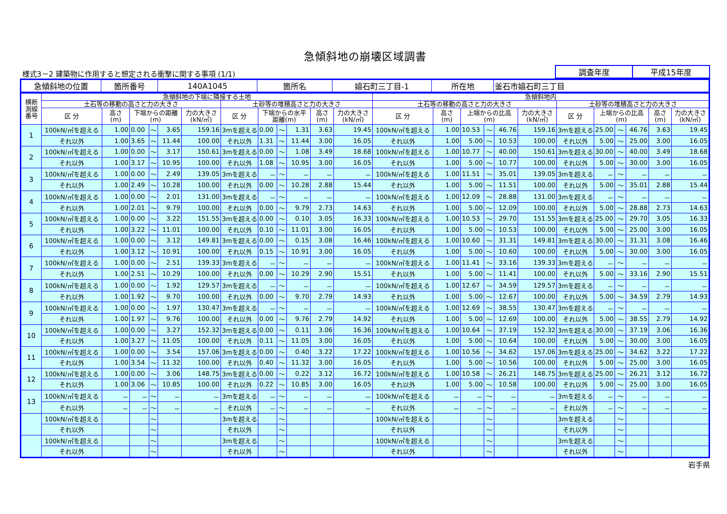急傾斜地の崩壊区域調書
様式3－2 建築物に作用すると想定される衝撃に関する事項 (1/1)
| 調査年度 | 平成15年度 |
| 急傾斜地の位置 | 箇所番号 | 140A1045 | 箇所名 | 嬉石町三丁目-1 | 所在地 | 釜石市嬉石町三丁目 |
| 横断 測線 番号 | 急傾斜地の下端に隣接する土地 | | | | | | | | | | | | 急傾斜地内 | | | | | | | | | | | |
| --- | --- | --- | --- | --- | --- | --- | --- | --- | --- | --- | --- | --- | --- | --- | --- | --- | --- | --- | --- | --- | --- | --- | --- | --- |
| | 土石等の移動の高さと力の大きさ | | | | | | 土砂等の堆積高さと力の大きさ | | | | | | 土石等の移動の高さと力の大きさ | | | | | | 土砂等の堆積高さと力の大きさ | | | | | |
| | 区 分 | 高さ (m) | 下端からの距離 (m) | | | 力の大きさ (kN/㎡) | 区 分 | 下端からの水平 距離(m) | | | 高さ (m) | 力の大きさ (kN/㎡) | 区 分 | 高さ (m) | 上端からの比高 (m) | | | 力の大きさ (kN/㎡) | 区 分 | 上端からの比高 (m) | | | 高さ (m) | 力の大きさ (kN/㎡) |
| 1 | 100kN/㎡を超える | 1.00 | 0.00 | ～ | 3.65 | 159.16 | 3mを超える | 0.00 | ～ | 1.31 | 3.63 | 19.45 | 100kN/㎡を超える | 1.00 | 10.53 | ～ | 46.76 | 159.16 | 3mを超える | 25.00 | ～ | 46.76 | 3.63 | 19.45 |
| | それ以外 | 1.00 | 3.65 | ～ | 11.44 | 100.00 | それ以外 | 1.31 | ～ | 11.44 | 3.00 | 16.05 | それ以外 | 1.00 | 5.00 | ～ | 10.53 | 100.00 | それ以外 | 5.00 | ～ | 25.00 | 3.00 | 16.05 |
| 2 | 100kN/㎡を超える | 1.00 | 0.00 | ～ | 3.17 | 150.61 | 3mを超える | 0.00 | ～ | 1.08 | 3.49 | 18.68 | 100kN/㎡を超える | 1.00 | 10.77 | ～ | 40.00 | 150.61 | 3mを超える | 30.00 | ～ | 40.00 | 3.49 | 18.68 |
| | それ以外 | 1.00 | 3.17 | ～ | 10.95 | 100.00 | それ以外 | 1.08 | ～ | 10.95 | 3.00 | 16.05 | それ以外 | 1.00 | 5.00 | ～ | 10.77 | 100.00 | それ以外 | 5.00 | ～ | 30.00 | 3.00 | 16.05 |
| 3 | 100kN/㎡を超える | 1.00 | 0.00 | ～ | 2.49 | 139.05 | 3mを超える | － | ～ | － | － | － | 100kN/㎡を超える | 1.00 | 11.51 | ～ | 35.01 | 139.05 | 3mを超える | － | ～ | － | － | － |
| | それ以外 | 1.00 | 2.49 | ～ | 10.28 | 100.00 | それ以外 | 0.00 | ～ | 10.28 | 2.88 | 15.44 | それ以外 | 1.00 | 5.00 | ～ | 11.51 | 100.00 | それ以外 | 5.00 | ～ | 35.01 | 2.88 | 15.44 |
| 4 | 100kN/㎡を超える | 1.00 | 0.00 | ～ | 2.01 | 131.00 | 3mを超える | － | ～ | － | － | － | 100kN/㎡を超える | 1.00 | 12.09 | ～ | 28.88 | 131.00 | 3mを超える | － | ～ | － | － | － |
| | それ以外 | 1.00 | 2.01 | ～ | 9.79 | 100.00 | それ以外 | 0.00 | ～ | 9.79 | 2.73 | 14.63 | それ以外 | 1.00 | 5.00 | ～ | 12.09 | 100.00 | それ以外 | 5.00 | ～ | 28.88 | 2.73 | 14.63 |
| 5 | 100kN/㎡を超える | 1.00 | 0.00 | ～ | 3.22 | 151.55 | 3mを超える | 0.00 | ～ | 0.10 | 3.05 | 16.33 | 100kN/㎡を超える | 1.00 | 10.53 | ～ | 29.70 | 151.55 | 3mを超える | 25.00 | ～ | 29.70 | 3.05 | 16.33 |
| | それ以外 | 1.00 | 3.22 | ～ | 11.01 | 100.00 | それ以外 | 0.10 | ～ | 11.01 | 3.00 | 16.05 | それ以外 | 1.00 | 5.00 | ～ | 10.53 | 100.00 | それ以外 | 5.00 | ～ | 25.00 | 3.00 | 16.05 |
| 6 | 100kN/㎡を超える | 1.00 | 0.00 | ～ | 3.12 | 149.81 | 3mを超える | 0.00 | ～ | 0.15 | 3.08 | 16.46 | 100kN/㎡を超える | 1.00 | 10.60 | ～ | 31.31 | 149.81 | 3mを超える | 30.00 | ～ | 31.31 | 3.08 | 16.46 |
| | それ以外 | 1.00 | 3.12 | ～ | 10.91 | 100.00 | それ以外 | 0.15 | ～ | 10.91 | 3.00 | 16.05 | それ以外 | 1.00 | 5.00 | ～ | 10.60 | 100.00 | それ以外 | 5.00 | ～ | 30.00 | 3.00 | 16.05 |
| 7 | 100kN/㎡を超える | 1.00 | 0.00 | ～ | 2.51 | 139.33 | 3mを超える | － | ～ | － | － | － | 100kN/㎡を超える | 1.00 | 11.41 | ～ | 33.16 | 139.33 | 3mを超える | － | ～ | － | － | － |
| | それ以外 | 1.00 | 2.51 | ～ | 10.29 | 100.00 | それ以外 | 0.00 | ～ | 10.29 | 2.90 | 15.51 | それ以外 | 1.00 | 5.00 | ～ | 11.41 | 100.00 | それ以外 | 5.00 | ～ | 33.16 | 2.90 | 15.51 |
| 8 | 100kN/㎡を超える | 1.00 | 0.00 | ～ | 1.92 | 129.57 | 3mを超える | － | ～ | － | － | － | 100kN/㎡を超える | 1.00 | 12.67 | ～ | 34.59 | 129.57 | 3mを超える | － | ～ | － | － | － |
| | それ以外 | 1.00 | 1.92 | ～ | 9.70 | 100.00 | それ以外 | 0.00 | ～ | 9.70 | 2.79 | 14.93 | それ以外 | 1.00 | 5.00 | ～ | 12.67 | 100.00 | それ以外 | 5.00 | ～ | 34.59 | 2.79 | 14.93 |
| 9 | 100kN/㎡を超える | 1.00 | 0.00 | ～ | 1.97 | 130.47 | 3mを超える | － | ～ | － | － | － | 100kN/㎡を超える | 1.00 | 12.69 | ～ | 38.55 | 130.47 | 3mを超える | － | ～ | － | － | － |
| | それ以外 | 1.00 | 1.97 | ～ | 9.76 | 100.00 | それ以外 | 0.00 | ～ | 9.76 | 2.79 | 14.92 | それ以外 | 1.00 | 5.00 | ～ | 12.69 | 100.00 | それ以外 | 5.00 | ～ | 38.55 | 2.79 | 14.92 |
| 10 | 100kN/㎡を超える | 1.00 | 0.00 | ～ | 3.27 | 152.32 | 3mを超える | 0.00 | ～ | 0.11 | 3.06 | 16.36 | 100kN/㎡を超える | 1.00 | 10.64 | ～ | 37.19 | 152.32 | 3mを超える | 30.00 | ～ | 37.19 | 3.06 | 16.36 |
| | それ以外 | 1.00 | 3.27 | ～ | 11.05 | 100.00 | それ以外 | 0.11 | ～ | 11.05 | 3.00 | 16.05 | それ以外 | 1.00 | 5.00 | ～ | 10.64 | 100.00 | それ以外 | 5.00 | ～ | 30.00 | 3.00 | 16.05 |
| 11 | 100kN/㎡を超える | 1.00 | 0.00 | ～ | 3.54 | 157.06 | 3mを超える | 0.00 | ～ | 0.40 | 3.22 | 17.22 | 100kN/㎡を超える | 1.00 | 10.56 | ～ | 34.62 | 157.06 | 3mを超える | 25.00 | ～ | 34.62 | 3.22 | 17.22 |
| | それ以外 | 1.00 | 3.54 | ～ | 11.32 | 100.00 | それ以外 | 0.40 | ～ | 11.32 | 3.00 | 16.05 | それ以外 | 1.00 | 5.00 | ～ | 10.56 | 100.00 | それ以外 | 5.00 | ～ | 25.00 | 3.00 | 16.05 |
| 12 | 100kN/㎡を超える | 1.00 | 0.00 | ～ | 3.06 | 148.75 | 3mを超える | 0.00 | ～ | 0.22 | 3.12 | 16.72 | 100kN/㎡を超える | 1.00 | 10.58 | ～ | 26.21 | 148.75 | 3mを超える | 25.00 | ～ | 26.21 | 3.12 | 16.72 |
| | それ以外 | 1.00 | 3.06 | ～ | 10.85 | 100.00 | それ以外 | 0.22 | ～ | 10.85 | 3.00 | 16.05 | それ以外 | 1.00 | 5.00 | ～ | 10.58 | 100.00 | それ以外 | 5.00 | ～ | 25.00 | 3.00 | 16.05 |
| 13 | 100kN/㎡を超える | － | － | ～ | － | － | 3mを超える | － | ～ | － | － | － | 100kN/㎡を超える | － | － | ～ | － | － | 3mを超える | － | ～ | － | － | － |
| | それ以外 | － | － | ～ | － | － | それ以外 | － | ～ | － | － | － | それ以外 | － | － | ～ | － | － | それ以外 | － | ～ | － | － | － |
| | 100kN/㎡を超える | | | ～ | | | 3mを超える | | ～ | | | | 100kN/㎡を超える | | | ～ | | | 3mを超える | | ～ | | | |
| | それ以外 | | | ～ | | | それ以外 | | ～ | | | | それ以外 | | | ～ | | | それ以外 | | ～ | | | |
| | 100kN/㎡を超える | | | ～ | | | 3mを超える | | ～ | | | | 100kN/㎡を超える | | | ～ | | | 3mを超える | | ～ | | | |
| | それ以外 | | | ～ | | | それ以外 | | ～ | | | | それ以外 | | | ～ | | | それ以外 | | ～ | | | |
岩手県